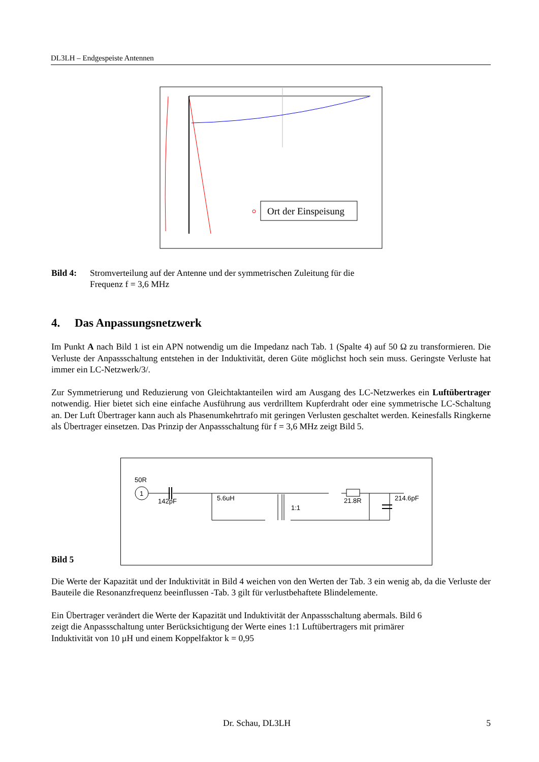DL3LH – Endgespeiste Antennen
Ort der Einspeisung
Bild 4: Stromverteilung auf der Antenne und der symmetrischen Zuleitung für die
Frequenz f = 3,6 MHz
4. Das Anpassungsnetzwerk
Im Punkt A nach Bild 1 ist ein APN notwendig um die Impedanz nach Tab. 1 (Spalte 4) auf 50 Ω zu transformieren. Die Verluste der Anpassschaltung entstehen in der Induktivität, deren Güte möglichst hoch sein muss. Geringste Verluste hat immer ein LC-Netzwerk/3/.
Zur Symmetrierung und Reduzierung von Gleichtaktanteilen wird am Ausgang des LC-Netzwerkes ein Luftübertrager notwendig. Hier bietet sich eine einfache Ausführung aus verdrilltem Kupferdraht oder eine symmetrische LC-Schaltung an. Der Luft Übertrager kann auch als Phasenumkehrtrafo mit geringen Verlusten geschaltet werden. Keinesfalls Ringkerne als Übertrager einsetzen. Das Prinzip der Anpassschaltung für f = 3,6 MHz zeigt Bild 5.
Bild 5
50R
1
142pF
5.6uH
21.8R
214.6pF
1:1
Die Werte der Kapazität und der Induktivität in Bild 4 weichen von den Werten der Tab. 3 ein wenig ab, da die Verluste der Bauteile die Resonanzfrequenz beeinflussen -Tab. 3 gilt für verlustbehaftete Blindelemente.
Ein Übertrager verändert die Werte der Kapazität und Induktivität der Anpassschaltung abermals. Bild 6
zeigt die Anpassschaltung unter Berücksichtigung der Werte eines 1:1 Luftübertragers mit primärer
Induktivität von 10 µH und einem Koppelfaktor k = 0,95
Dr. Schau, DL3LH 5